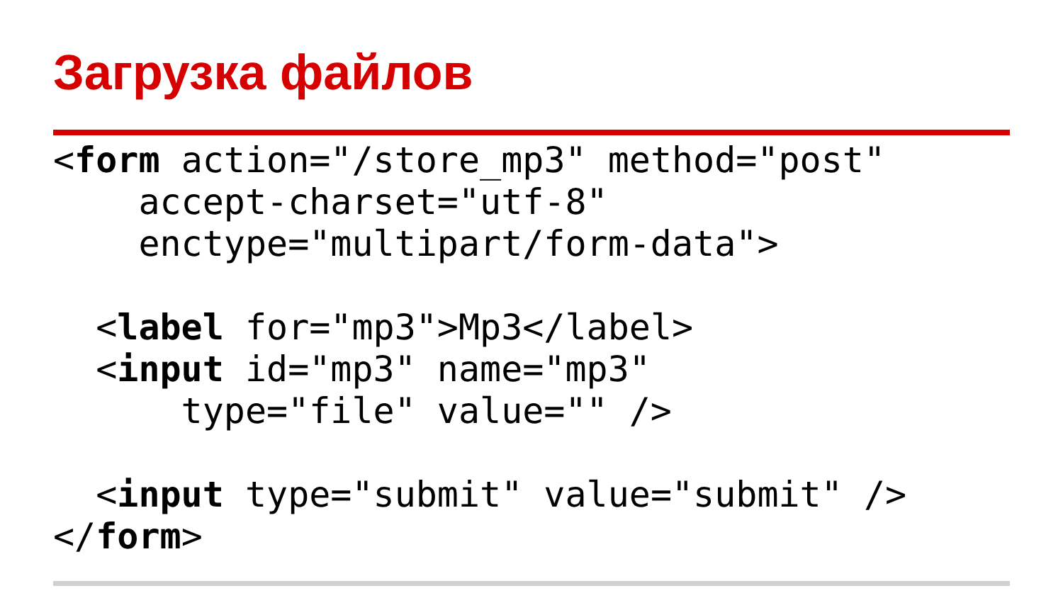Загрузка файлов
<form action="/store_mp3" method="post"
    accept-charset="utf-8"
    enctype="multipart/form-data">

  <label for="mp3">Mp3</label>
  <input id="mp3" name="mp3"
      type="file" value="" />

  <input type="submit" value="submit" />
</form>